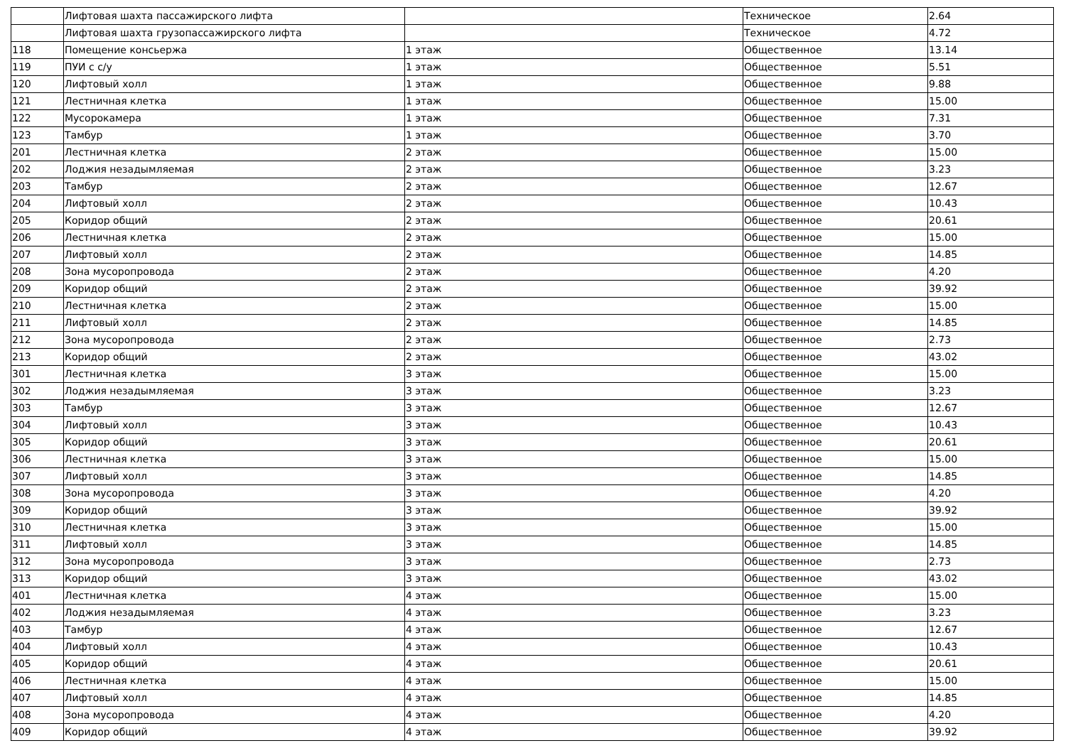| | Лифтовая шахта пассажирского лифта | | Техническое | 2.64 |
| | Лифтовая шахта грузопассажирского лифта | | Техническое | 4.72 |
| 118 | Помещение консьержа | 1 этаж | Общественное | 13.14 |
| 119 | ПУИ с с/у | 1 этаж | Общественное | 5.51 |
| 120 | Лифтовый холл | 1 этаж | Общественное | 9.88 |
| 121 | Лестничная клетка | 1 этаж | Общественное | 15.00 |
| 122 | Мусорокамера | 1 этаж | Общественное | 7.31 |
| 123 | Тамбур | 1 этаж | Общественное | 3.70 |
| 201 | Лестничная клетка | 2 этаж | Общественное | 15.00 |
| 202 | Лоджия незадымляемая | 2 этаж | Общественное | 3.23 |
| 203 | Тамбур | 2 этаж | Общественное | 12.67 |
| 204 | Лифтовый холл | 2 этаж | Общественное | 10.43 |
| 205 | Коридор общий | 2 этаж | Общественное | 20.61 |
| 206 | Лестничная клетка | 2 этаж | Общественное | 15.00 |
| 207 | Лифтовый холл | 2 этаж | Общественное | 14.85 |
| 208 | Зона мусоропровода | 2 этаж | Общественное | 4.20 |
| 209 | Коридор общий | 2 этаж | Общественное | 39.92 |
| 210 | Лестничная клетка | 2 этаж | Общественное | 15.00 |
| 211 | Лифтовый холл | 2 этаж | Общественное | 14.85 |
| 212 | Зона мусоропровода | 2 этаж | Общественное | 2.73 |
| 213 | Коридор общий | 2 этаж | Общественное | 43.02 |
| 301 | Лестничная клетка | 3 этаж | Общественное | 15.00 |
| 302 | Лоджия незадымляемая | 3 этаж | Общественное | 3.23 |
| 303 | Тамбур | 3 этаж | Общественное | 12.67 |
| 304 | Лифтовый холл | 3 этаж | Общественное | 10.43 |
| 305 | Коридор общий | 3 этаж | Общественное | 20.61 |
| 306 | Лестничная клетка | 3 этаж | Общественное | 15.00 |
| 307 | Лифтовый холл | 3 этаж | Общественное | 14.85 |
| 308 | Зона мусоропровода | 3 этаж | Общественное | 4.20 |
| 309 | Коридор общий | 3 этаж | Общественное | 39.92 |
| 310 | Лестничная клетка | 3 этаж | Общественное | 15.00 |
| 311 | Лифтовый холл | 3 этаж | Общественное | 14.85 |
| 312 | Зона мусоропровода | 3 этаж | Общественное | 2.73 |
| 313 | Коридор общий | 3 этаж | Общественное | 43.02 |
| 401 | Лестничная клетка | 4 этаж | Общественное | 15.00 |
| 402 | Лоджия незадымляемая | 4 этаж | Общественное | 3.23 |
| 403 | Тамбур | 4 этаж | Общественное | 12.67 |
| 404 | Лифтовый холл | 4 этаж | Общественное | 10.43 |
| 405 | Коридор общий | 4 этаж | Общественное | 20.61 |
| 406 | Лестничная клетка | 4 этаж | Общественное | 15.00 |
| 407 | Лифтовый холл | 4 этаж | Общественное | 14.85 |
| 408 | Зона мусоропровода | 4 этаж | Общественное | 4.20 |
| 409 | Коридор общий | 4 этаж | Общественное | 39.92 |